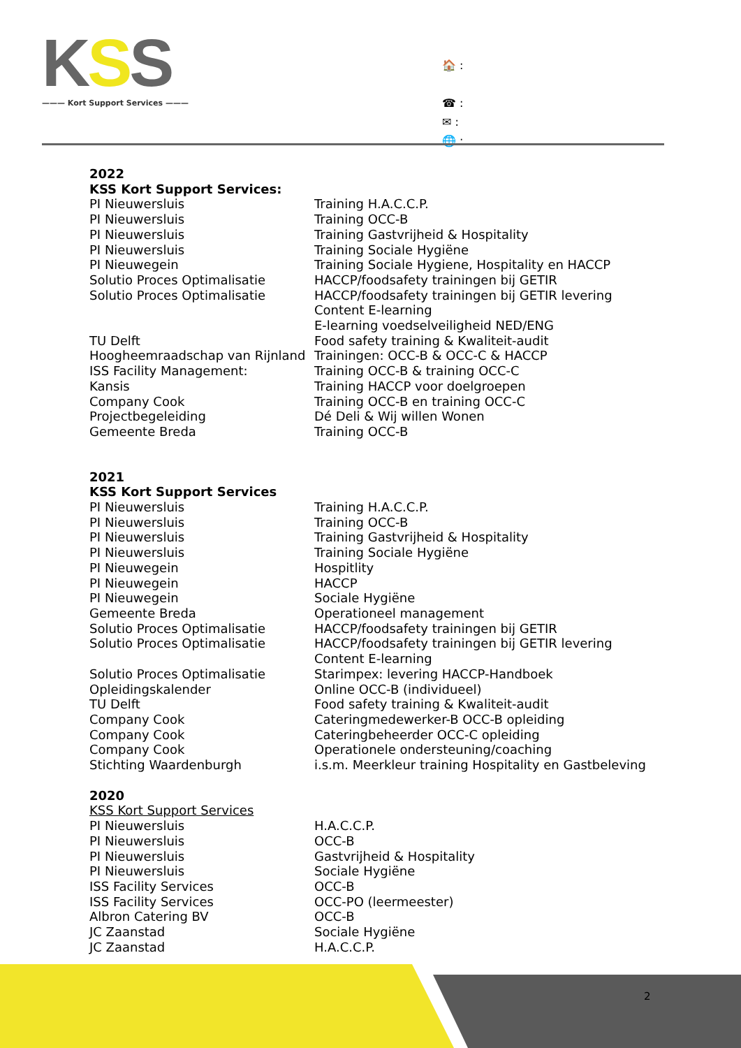KSS
——— Kort Support Services ———
🏠 :
☎ :
✉ :
🌐 :
2022
KSS Kort Support Services:
| PI Nieuwersluis | Training H.A.C.C.P. |
| PI Nieuwersluis | Training OCC-B |
| PI Nieuwersluis | Training Gastvrijheid & Hospitality |
| PI Nieuwersluis | Training Sociale Hygiëne |
| PI Nieuwegein | Training Sociale Hygiene, Hospitality en HACCP |
| Solutio Proces Optimalisatie | HACCP/foodsafety trainingen bij GETIR |
| Solutio Proces Optimalisatie | HACCP/foodsafety trainingen bij GETIR levering Content E-learning E-learning voedselveiligheid NED/ENG |
| TU Delft | Food safety training & Kwaliteit-audit |
| Hoogheemraadschap van Rijnland | Trainingen: OCC-B & OCC-C & HACCP |
| ISS Facility Management: | Training OCC-B & training OCC-C |
| Kansis | Training HACCP voor doelgroepen |
| Company Cook | Training OCC-B en training OCC-C |
| Projectbegeleiding | Dé Deli & Wij willen Wonen |
| Gemeente Breda | Training OCC-B |
2021
KSS Kort Support Services
| PI Nieuwersluis | Training H.A.C.C.P. |
| PI Nieuwersluis | Training OCC-B |
| PI Nieuwersluis | Training Gastvrijheid & Hospitality |
| PI Nieuwersluis | Training Sociale Hygiëne |
| PI Nieuwegein | Hospitlity |
| PI Nieuwegein | HACCP |
| PI Nieuwegein | Sociale Hygiëne |
| Gemeente Breda | Operationeel management |
| Solutio Proces Optimalisatie | HACCP/foodsafety trainingen bij GETIR |
| Solutio Proces Optimalisatie | HACCP/foodsafety trainingen bij GETIR levering Content E-learning |
| Solutio Proces Optimalisatie | Starimpex: levering HACCP-Handboek |
| Opleidingskalender | Online OCC-B (individueel) |
| TU Delft | Food safety training & Kwaliteit-audit |
| Company Cook | Cateringmedewerker-B OCC-B opleiding |
| Company Cook | Cateringbeheerder OCC-C opleiding |
| Company Cook | Operationele ondersteuning/coaching |
| Stichting Waardenburgh | i.s.m. Meerkleur training Hospitality en Gastbeleving |
2020
KSS Kort Support Services
| PI Nieuwersluis | H.A.C.C.P. |
| PI Nieuwersluis | OCC-B |
| PI Nieuwersluis | Gastvrijheid & Hospitality |
| PI Nieuwersluis | Sociale Hygiëne |
| ISS Facility Services | OCC-B |
| ISS Facility Services | OCC-PO (leermeester) |
| Albron Catering BV | OCC-B |
| JC Zaanstad | Sociale Hygiëne |
| JC Zaanstad | H.A.C.C.P. |
2